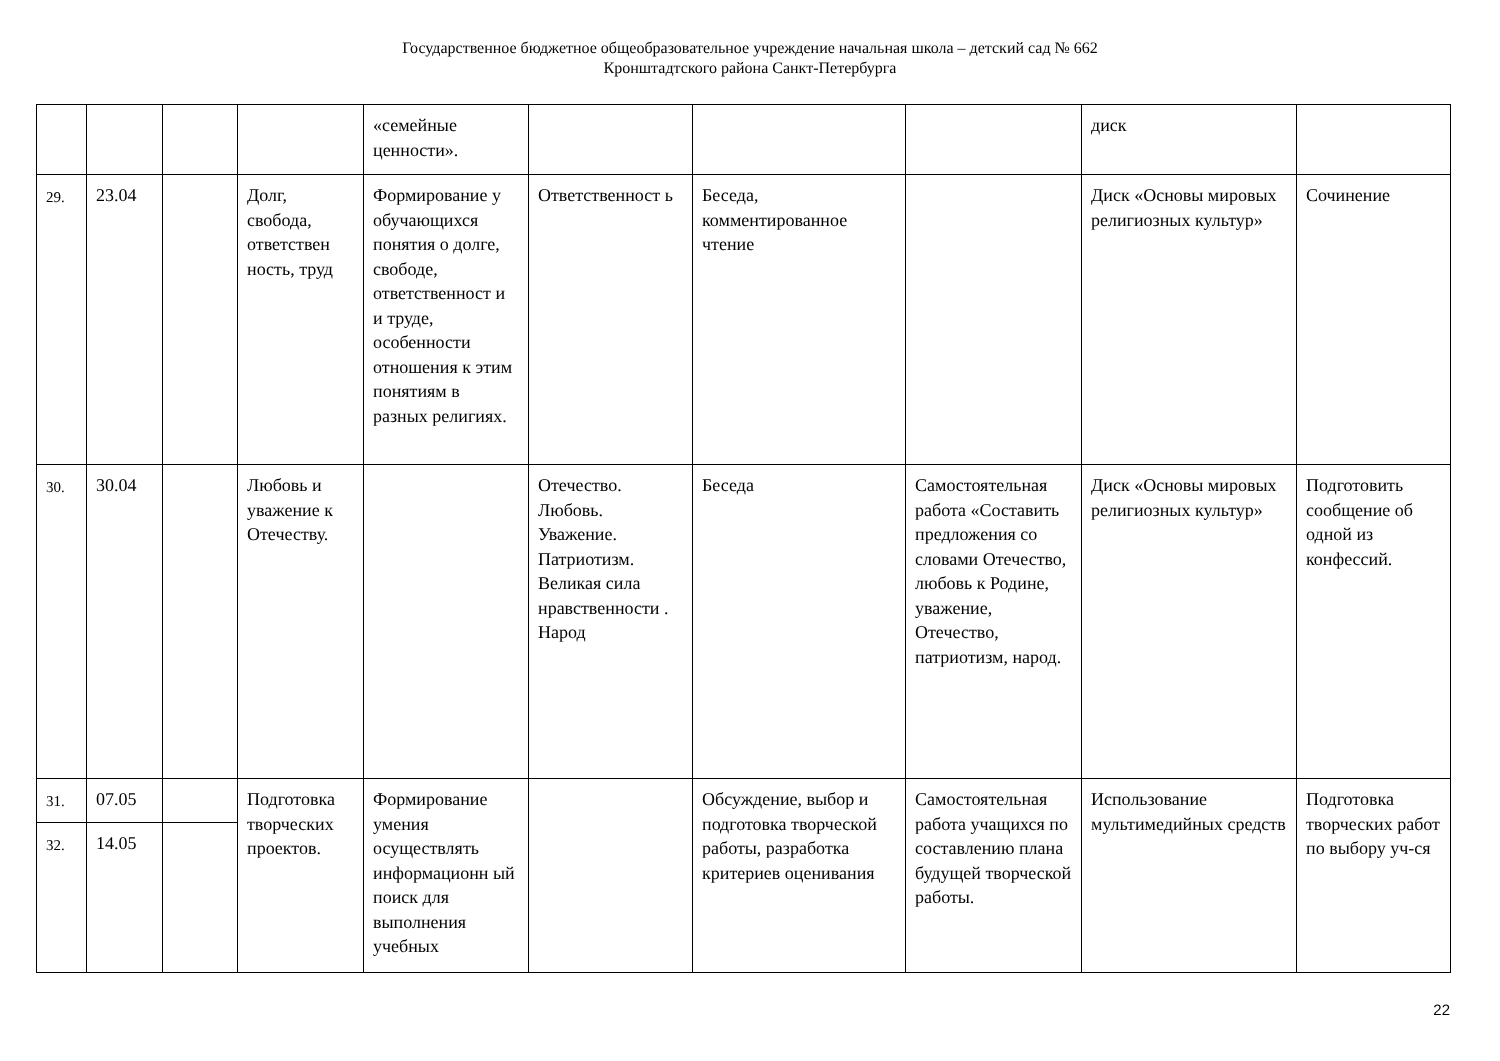Государственное бюджетное общеобразовательное учреждение начальная школа – детский сад № 662
Кронштадтского района Санкт-Петербурга
| | | | | «семейные ценности». | | | | диск | |
| 29. | 23.04 | | Долг, свобода, ответствен ность, труд | Формирование у обучающихся понятия о долге, свободе, ответственност и и труде, особенности отношения к этим понятиям в разных религиях. | Ответственност ь | Беседа, комментированное чтение | | Диск «Основы мировых религиозных культур» | Сочинение |
| 30. | 30.04 | | Любовь и уважение к Отечеству. | | Отечество. Любовь. Уважение. Патриотизм. Великая сила нравственности . Народ | Беседа | Самостоятельная работа «Составить предложения со словами Отечество, любовь к Родине, уважение, Отечество, патриотизм, народ. | Диск «Основы мировых религиозных культур» | Подготовить сообщение об одной из конфессий. |
| 31. | 07.05 | | Подготовка творческих проектов. | Формирование умения осуществлять информационн ый поиск для выполнения учебных | | Обсуждение, выбор и подготовка творческой работы, разработка критериев оценивания | Самостоятельная работа учащихся по составлению плана будущей творческой работы. | Использование мультимедийных средств | Подготовка творческих работ по выбору уч-ся |
| 32. | 14.05 | | | | | | | | |
22